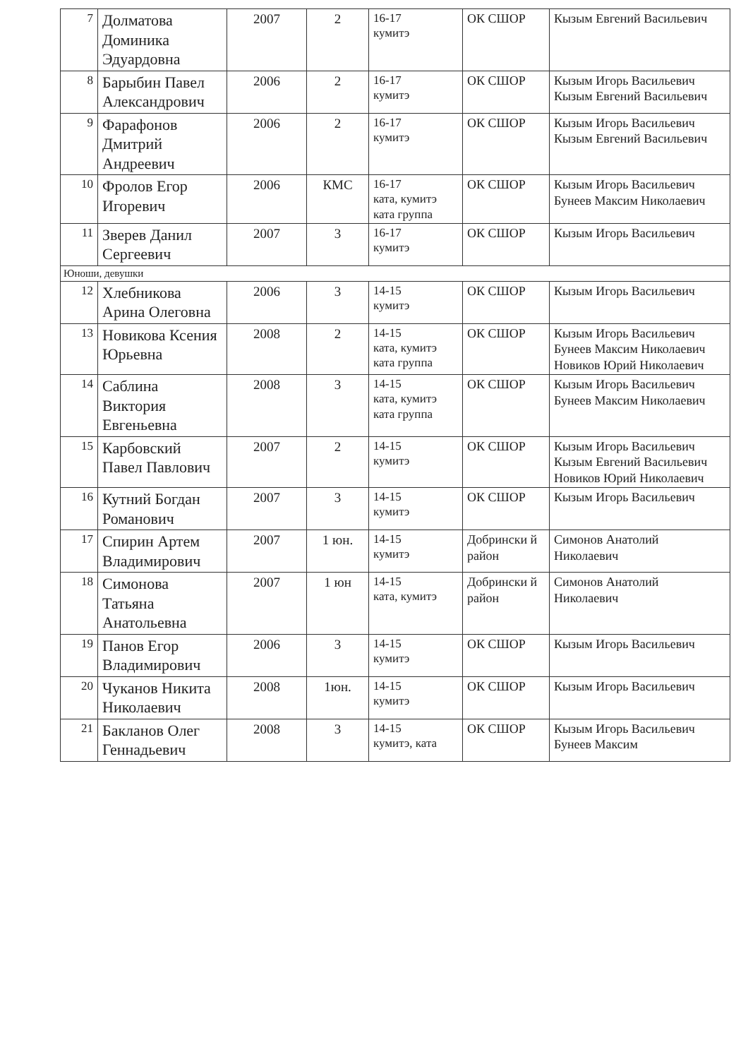| 7 | Долматова Доминика Эдуардовна | 2007 | 2 | 16-17 кумитэ | ОК СШОР | Кызым Евгений Васильевич |
| 8 | Барыбин Павел Александрович | 2006 | 2 | 16-17 кумитэ | ОК СШОР | Кызым Игорь Васильевич Кызым Евгений Васильевич |
| 9 | Фарафонов Дмитрий Андреевич | 2006 | 2 | 16-17 кумитэ | ОК СШОР | Кызым Игорь Васильевич Кызым Евгений Васильевич |
| 10 | Фролов Егор Игоревич | 2006 | КМС | 16-17 ката, кумитэ ката группа | ОК СШОР | Кызым Игорь Васильевич Бунеев Максим Николаевич |
| 11 | Зверев Данил Сергеевич | 2007 | 3 | 16-17 кумитэ | ОК СШОР | Кызым Игорь Васильевич |
| Юноши, девушки | | | | | | |
| 12 | Хлебникова Арина Олеговна | 2006 | 3 | 14-15 кумитэ | ОК СШОР | Кызым Игорь Васильевич |
| 13 | Новикова Ксения Юрьевна | 2008 | 2 | 14-15 ката, кумитэ ката группа | ОК СШОР | Кызым Игорь Васильевич Бунеев Максим Николаевич Новиков Юрий Николаевич |
| 14 | Саблина Виктория Евгеньевна | 2008 | 3 | 14-15 ката, кумитэ ката группа | ОК СШОР | Кызым Игорь Васильевич Бунеев Максим Николаевич |
| 15 | Карбовский Павел Павлович | 2007 | 2 | 14-15 кумитэ | ОК СШОР | Кызым Игорь Васильевич Кызым Евгений Васильевич Новиков Юрий Николаевич |
| 16 | Кутний Богдан Романович | 2007 | 3 | 14-15 кумитэ | ОК СШОР | Кызым Игорь Васильевич |
| 17 | Спирин Артем Владимирович | 2007 | 1 юн. | 14-15 кумитэ | Добрински й район | Симонов Анатолий Николаевич |
| 18 | Симонова Татьяна Анатольевна | 2007 | 1 юн | 14-15 ката, кумитэ | Добрински й район | Симонов Анатолий Николаевич |
| 19 | Панов Егор Владимирович | 2006 | 3 | 14-15 кумитэ | ОК СШОР | Кызым Игорь Васильевич |
| 20 | Чуканов Никита Николаевич | 2008 | 1юн. | 14-15 кумитэ | ОК СШОР | Кызым Игорь Васильевич |
| 21 | Бакланов Олег Геннадьевич | 2008 | 3 | 14-15 кумитэ, ката | ОК СШОР | Кызым Игорь Васильевич Бунеев Максим |